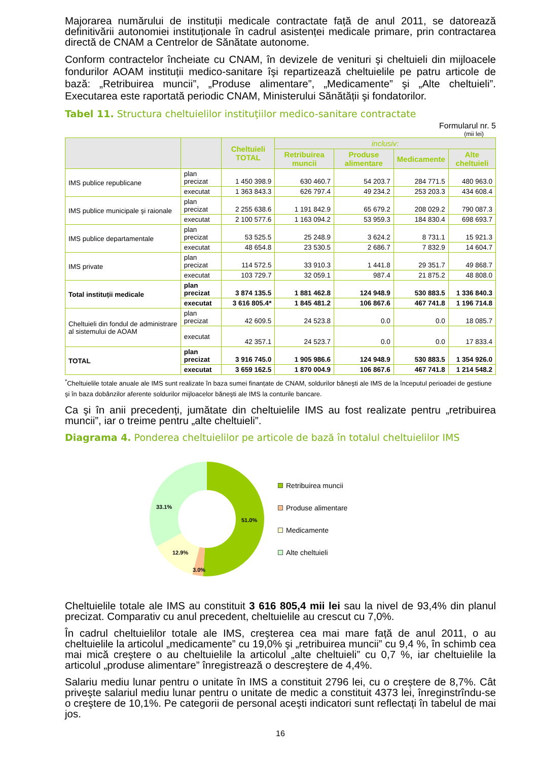Majorarea numărului de instituții medicale contractate față de anul 2011, se datorează definitivării autonomiei instituționale în cadrul asistenței medicale primare, prin contractarea directă de CNAM a Centrelor de Sănătate autonome.
Conform contractelor încheiate cu CNAM, în devizele de venituri şi cheltuieli din mijloacele fondurilor AOAM instituții medico-sanitare îşi repartizează cheltuielile pe patru articole de bază: „Retribuirea muncii”, „Produse alimentare”, „Medicamente” şi „Alte cheltuieli”. Executarea este raportată periodic CNAM, Ministerului Sănătății şi fondatorilor.
Tabel 11. Structura cheltuielilor instituţiilor medico-sanitare contractate
Formularul nr. 5
(mii lei)
| | | Cheltuieli TOTAL | inclusiv: | | | |
| --- | --- | --- | --- | --- | --- | --- |
| | | | Retribuirea muncii | Produse alimentare | Medicamente | Alte cheltuieli |
| IMS publice republicane | plan precizat | 1 450 398.9 | 630 460.7 | 54 203.7 | 284 771.5 | 480 963.0 |
| | executat | 1 363 843.3 | 626 797.4 | 49 234.2 | 253 203.3 | 434 608.4 |
| IMS publice municipale şi raionale | plan precizat | 2 255 638.6 | 1 191 842.9 | 65 679.2 | 208 029.2 | 790 087.3 |
| | executat | 2 100 577.6 | 1 163 094.2 | 53 959.3 | 184 830.4 | 698 693.7 |
| IMS publice departamentale | plan precizat | 53 525.5 | 25 248.9 | 3 624.2 | 8 731.1 | 15 921.3 |
| | executat | 48 654.8 | 23 530.5 | 2 686.7 | 7 832.9 | 14 604.7 |
| IMS private | plan precizat | 114 572.5 | 33 910.3 | 1 441.8 | 29 351.7 | 49 868.7 |
| | executat | 103 729.7 | 32 059.1 | 987.4 | 21 875.2 | 48 808.0 |
| Total instituții medicale | plan precizat | 3 874 135.5 | 1 881 462.8 | 124 948.9 | 530 883.5 | 1 336 840.3 |
| | executat | 3 616 805.4* | 1 845 481.2 | 106 867.6 | 467 741.8 | 1 196 714.8 |
| Cheltuieli din fondul de administrare al sistemului de AOAM | plan precizat | 42 609.5 | 24 523.8 | 0.0 | 0.0 | 18 085.7 |
| | executat | 42 357.1 | 24 523.7 | 0.0 | 0.0 | 17 833.4 |
| TOTAL | plan precizat | 3 916 745.0 | 1 905 986.6 | 124 948.9 | 530 883.5 | 1 354 926.0 |
| | executat | 3 659 162.5 | 1 870 004.9 | 106 867.6 | 467 741.8 | 1 214 548.2 |
<sup>*</sup> Cheltuielile totale anuale ale IMS sunt realizate în baza sumei finanțate de CNAM, soldurilor băneşti ale IMS de la începutul perioadei de gestiune şi în baza dobânzilor aferente soldurilor mijloacelor băneşti ale IMS la conturile bancare.
Ca şi în anii precedenți, jumătate din cheltuielile IMS au fost realizate pentru „retribuirea muncii”, iar o treime pentru „alte cheltuieli”.
Diagrama 4. Ponderea cheltuielilor pe articole de bază în totalul cheltuielilor IMS
51.0%
3.0%
12.9%
33.1%
Retribuirea muncii
Produse alimentare
Medicamente
Alte cheltuieli
Cheltuielile totale ale IMS au constituit 3 616 805,4 mii lei sau la nivel de 93,4% din planul precizat. Comparativ cu anul precedent, cheltuielile au crescut cu 7,0%.
În cadrul cheltuielilor totale ale IMS, creşterea cea mai mare față de anul 2011, o au cheltuielile la articolul „medicamente” cu 19,0% şi „retribuirea muncii” cu 9,4 %, în schimb cea mai mică creştere o au cheltuielile la articolul „alte cheltuieli” cu 0,7 %, iar cheltuielile la articolul „produse alimentare” înregistrează o descreştere de 4,4%.
Salariu mediu lunar pentru o unitate în IMS a constituit 2796 lei, cu o creştere de 8,7%. Cât priveşte salariul mediu lunar pentru o unitate de medic a constituit 4373 lei, înreginstrîndu-se o creştere de 10,1%. Pe categorii de personal aceşti indicatori sunt reflectați în tabelul de mai jos.
16